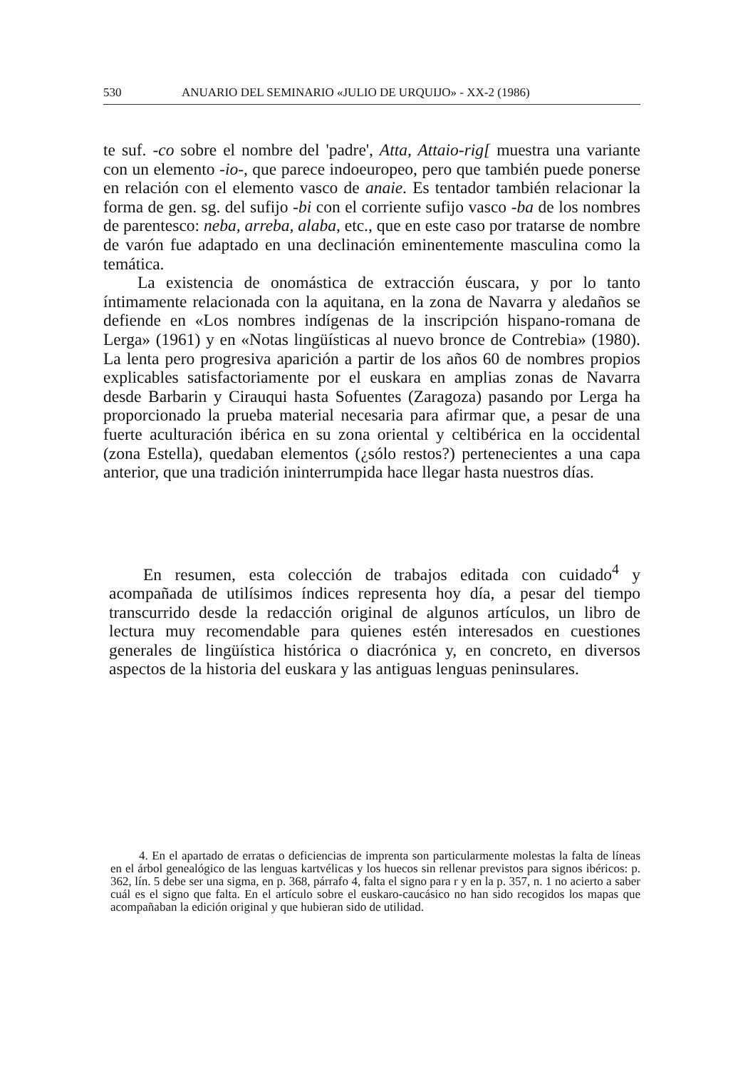530 ANUARIO DEL SEMINARIO «JULIO DE URQUIJO» - XX-2 (1986)
te suf. -co sobre el nombre del 'padre', Atta, Attaio-rig[ muestra una variante con un elemento -io-, que parece indoeuropeo, pero que también puede ponerse en relación con el elemento vasco de anaie. Es tentador también relacionar la forma de gen. sg. del sufijo -bi con el corriente sufijo vasco -ba de los nombres de parentesco: neba, arreba, alaba, etc., que en este caso por tratarse de nombre de varón fue adaptado en una declinación eminentemente masculina como la temática.
La existencia de onomástica de extracción éuscara, y por lo tanto íntimamente relacionada con la aquitana, en la zona de Navarra y aledaños se defiende en «Los nombres indígenas de la inscripción hispano-romana de Lerga» (1961) y en «Notas lingüísticas al nuevo bronce de Contrebia» (1980). La lenta pero progresiva aparición a partir de los años 60 de nombres propios explicables satisfactoriamente por el euskara en amplias zonas de Navarra desde Barbarin y Cirauqui hasta Sofuentes (Zaragoza) pasando por Lerga ha proporcionado la prueba material necesaria para afirmar que, a pesar de una fuerte aculturación ibérica en su zona oriental y celtibérica en la occidental (zona Estella), quedaban elementos (¿sólo restos?) pertenecientes a una capa anterior, que una tradición ininterrumpida hace llegar hasta nuestros días.
En resumen, esta colección de trabajos editada con cuidado<sup>4</sup> y acompañada de utilísimos índices representa hoy día, a pesar del tiempo transcurrido desde la redacción original de algunos artículos, un libro de lectura muy recomendable para quienes estén interesados en cuestiones generales de lingüística histórica o diacrónica y, en concreto, en diversos aspectos de la historia del euskara y las antiguas lenguas peninsulares.
4. En el apartado de erratas o deficiencias de imprenta son particularmente molestas la falta de líneas en el árbol genealógico de las lenguas kartvélicas y los huecos sin rellenar previstos para signos ibéricos: p. 362, lín. 5 debe ser una sigma, en p. 368, párrafo 4, falta el signo para r y en la p. 357, n. 1 no acierto a saber cuál es el signo que falta. En el artículo sobre el euskaro-caucásico no han sido recogidos los mapas que acompañaban la edición original y que hubieran sido de utilidad.